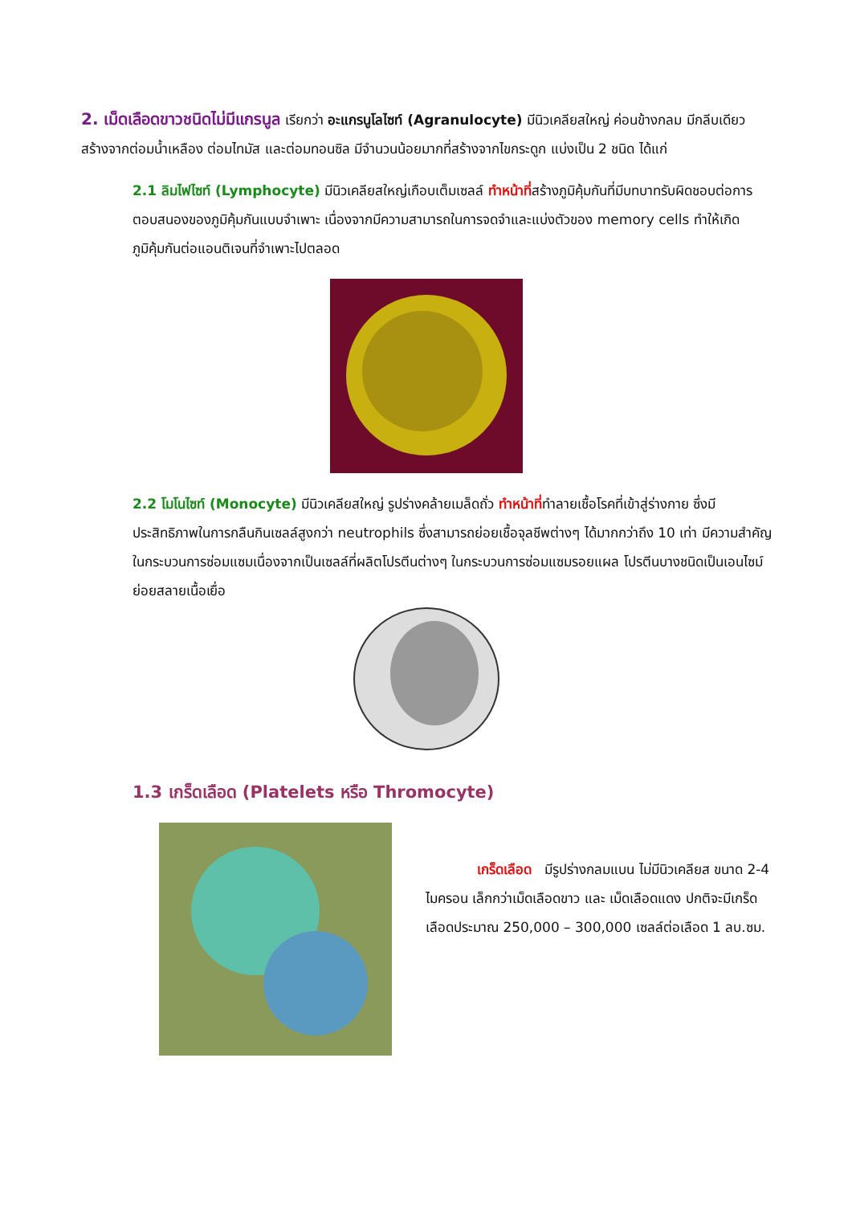2. เม็ดเลือดขาวชนิดไม่มีแกรนูล เรียกว่า อะแกรนูโลไซท์ (Agranulocyte) มีนิวเคลียสใหญ่ ค่อนข้างกลม มีกลีบเดียว สร้างจากต่อมน้ำเหลือง ต่อมไทมัส และต่อมทอนซิล มีจำนวนน้อยมากที่สร้างจากไขกระดูก แบ่งเป็น 2 ชนิด ได้แก่
2.1 ลิมไฟไซท์ (Lymphocyte) มีนิวเคลียสใหญ่เกือบเต็มเซลล์ ทำหน้าที่สร้างภูมิคุ้มกันที่มีบทบาทรับผิดชอบต่อการตอบสนองของภูมิคุ้มกันแบบจำเพาะ เนื่องจากมีความสามารถในการจดจำและแบ่งตัวของ memory cells ทำให้เกิดภูมิคุ้มกันต่อแอนติเจนที่จำเพาะไปตลอด
2.2 โมโนไซท์ (Monocyte) มีนิวเคลียสใหญ่ รูปร่างคล้ายเมล็ดถั่ว ทำหน้าที่ทำลายเชื้อโรคที่เข้าสู่ร่างกาย ซึ่งมีประสิทธิภาพในการกลืนกินเซลล์สูงกว่า neutrophils ซึ่งสามารถย่อยเชื้อจุลชีพต่างๆ ได้มากกว่าถึง 10 เท่า มีความสำคัญในกระบวนการซ่อมแซมเนื่องจากเป็นเซลล์ที่ผลิตโปรตีนต่างๆ ในกระบวนการซ่อมแซมรอยแผล โปรตีนบางชนิดเป็นเอนไซม์ย่อยสลายเนื้อเยื่อ
1.3 เกร็ดเลือด (Platelets หรือ Thromocyte)
เกร็ดเลือด มีรูปร่างกลมแบน ไม่มีนิวเคลียส ขนาด 2-4 ไมครอน เล็กกว่าเม็ดเลือดขาว และ เม็ดเลือดแดง ปกติจะมีเกร็ดเลือดประมาณ 250,000 – 300,000 เซลล์ต่อเลือด 1 ลบ.ซม.